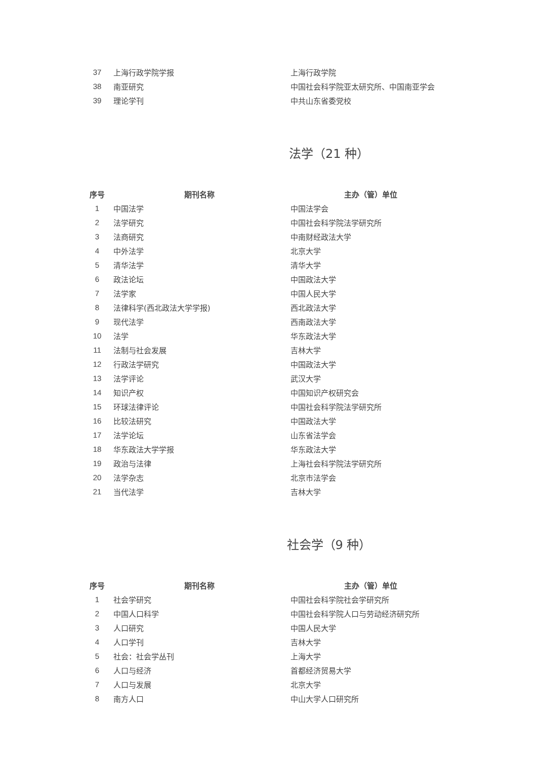| 37 | 上海行政学院学报 | 上海行政学院 |
| 38 | 南亚研究 | 中国社会科学院亚太研究所、中国南亚学会 |
| 39 | 理论学刊 | 中共山东省委党校 |
法学（21 种）
| 序号 | 期刊名称 | 主办（管）单位 |
| --- | --- | --- |
| 1 | 中国法学 | 中国法学会 |
| 2 | 法学研究 | 中国社会科学院法学研究所 |
| 3 | 法商研究 | 中南财经政法大学 |
| 4 | 中外法学 | 北京大学 |
| 5 | 清华法学 | 清华大学 |
| 6 | 政法论坛 | 中国政法大学 |
| 7 | 法学家 | 中国人民大学 |
| 8 | 法律科学(西北政法大学学报) | 西北政法大学 |
| 9 | 现代法学 | 西南政法大学 |
| 10 | 法学 | 华东政法大学 |
| 11 | 法制与社会发展 | 吉林大学 |
| 12 | 行政法学研究 | 中国政法大学 |
| 13 | 法学评论 | 武汉大学 |
| 14 | 知识产权 | 中国知识产权研究会 |
| 15 | 环球法律评论 | 中国社会科学院法学研究所 |
| 16 | 比较法研究 | 中国政法大学 |
| 17 | 法学论坛 | 山东省法学会 |
| 18 | 华东政法大学学报 | 华东政法大学 |
| 19 | 政治与法律 | 上海社会科学院法学研究所 |
| 20 | 法学杂志 | 北京市法学会 |
| 21 | 当代法学 | 吉林大学 |
社会学（9 种）
| 序号 | 期刊名称 | 主办（管）单位 |
| --- | --- | --- |
| 1 | 社会学研究 | 中国社会科学院社会学研究所 |
| 2 | 中国人口科学 | 中国社会科学院人口与劳动经济研究所 |
| 3 | 人口研究 | 中国人民大学 |
| 4 | 人口学刊 | 吉林大学 |
| 5 | 社会：社会学丛刊 | 上海大学 |
| 6 | 人口与经济 | 首都经济贸易大学 |
| 7 | 人口与发展 | 北京大学 |
| 8 | 南方人口 | 中山大学人口研究所 |